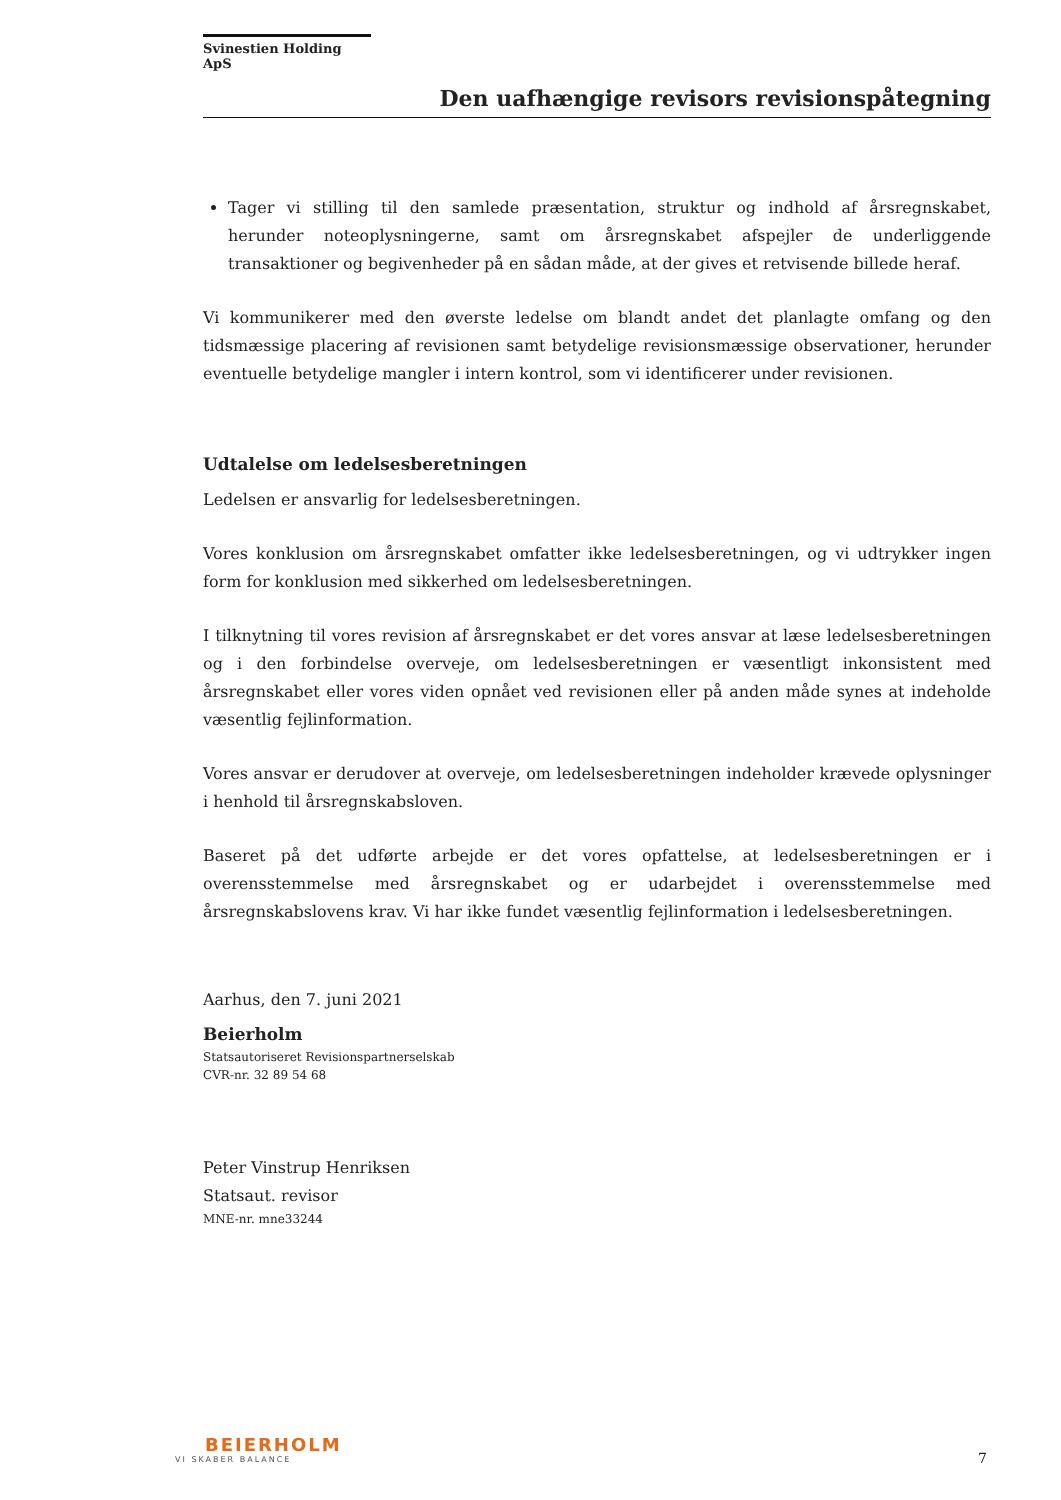Svinestien Holding ApS
Den uafhængige revisors revisionspåtegning
Tager vi stilling til den samlede præsentation, struktur og indhold af årsregnskabet, herunder noteoplysningerne, samt om årsregnskabet afspejler de underliggende transaktioner og begivenheder på en sådan måde, at der gives et retvisende billede heraf.
Vi kommunikerer med den øverste ledelse om blandt andet det planlagte omfang og den tidsmæssige placering af revisionen samt betydelige revisionsmæssige observationer, herunder eventuelle betydelige mangler i intern kontrol, som vi identificerer under revisionen.
Udtalelse om ledelsesberetningen
Ledelsen er ansvarlig for ledelsesberetningen.
Vores konklusion om årsregnskabet omfatter ikke ledelsesberetningen, og vi udtrykker ingen form for konklusion med sikkerhed om ledelsesberetningen.
I tilknytning til vores revision af årsregnskabet er det vores ansvar at læse ledelsesberetningen og i den forbindelse overveje, om ledelsesberetningen er væsentligt inkonsistent med årsregnskabet eller vores viden opnået ved revisionen eller på anden måde synes at indeholde væsentlig fejlinformation.
Vores ansvar er derudover at overveje, om ledelsesberetningen indeholder krævede oplysninger i henhold til årsregnskabsloven.
Baseret på det udførte arbejde er det vores opfattelse, at ledelsesberetningen er i overensstemmelse med årsregnskabet og er udarbejdet i overensstemmelse med årsregnskabslovens krav. Vi har ikke fundet væsentlig fejlinformation i ledelsesberetningen.
Aarhus, den 7. juni 2021
Beierholm
Statsautoriseret Revisionspartnerselskab
CVR-nr. 32 89 54 68
Peter Vinstrup Henriksen
Statsaut. revisor
MNE-nr. mne33244
BEIERHOLM
VI SKABER BALANCE
7